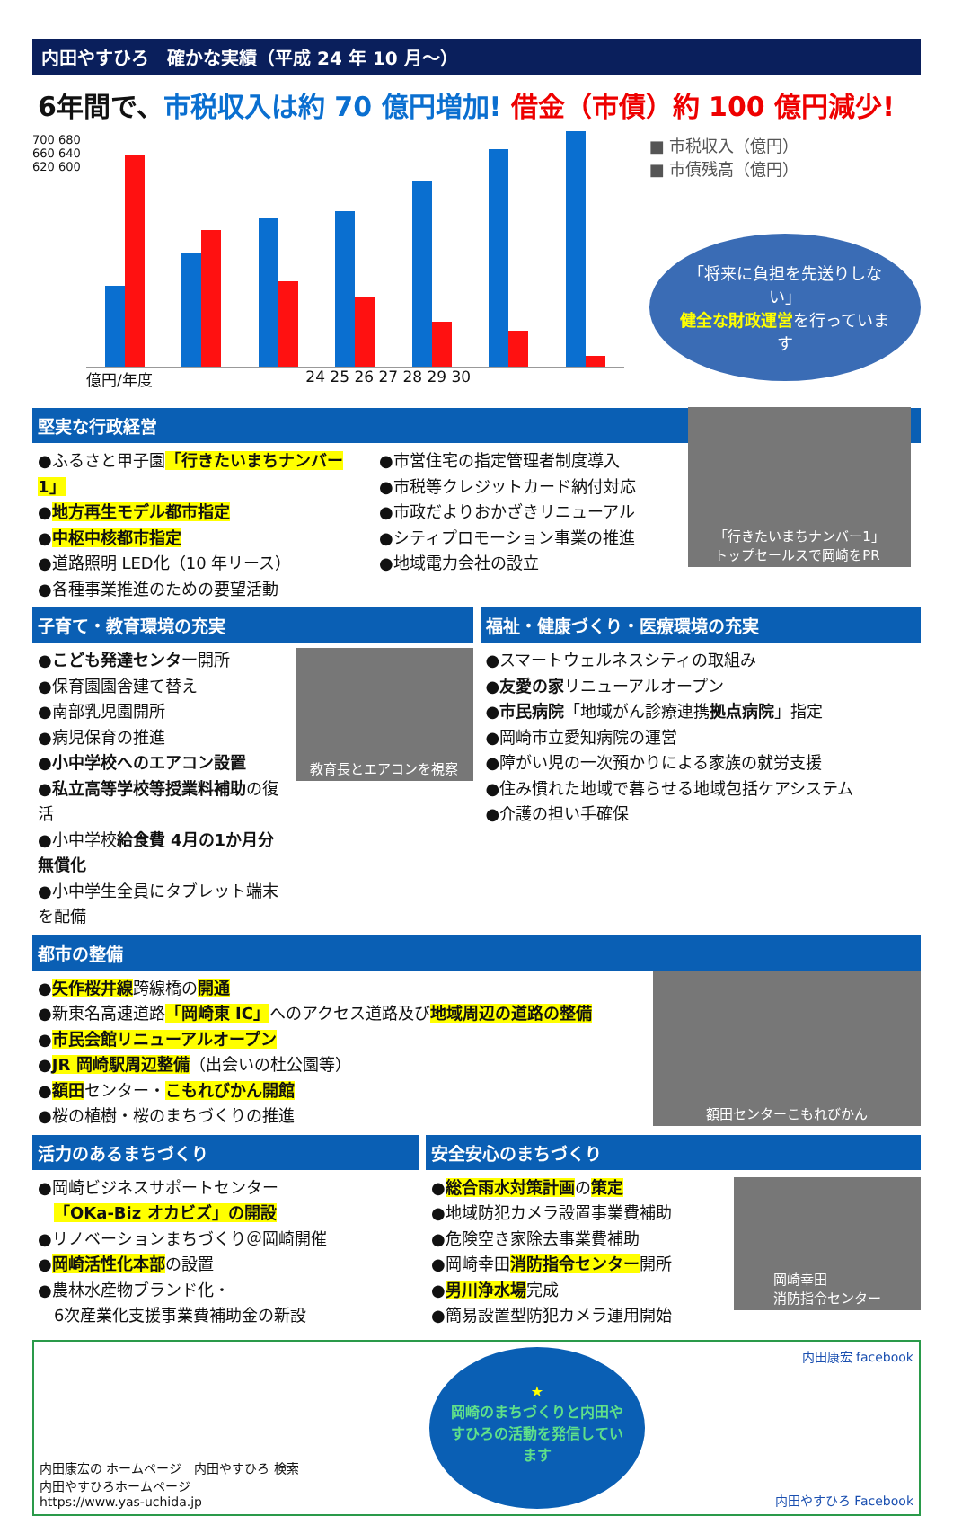内田やすひろ　確かな実績（平成 24 年 10 月～）
6年間で、市税収入は約 70 億円増加! 借金（市債）約 100 億円減少!
700 680 660 640 620 600
億円/年度 24 25 26 27 28 29 30
■ 市税収入（億円）
■ 市債残高（億円）
「将来に負担を先送りしない」
健全な財政運営を行っています
堅実な行政経営
●ふるさと甲子園「行きたいまちナンバー1」
●地方再生モデル都市指定
●中枢中核都市指定
●道路照明 LED化（10 年リース）
●各種事業推進のための要望活動
●市営住宅の指定管理者制度導入
●市税等クレジットカード納付対応
●市政だよりおかざきリニューアル
●シティプロモーション事業の推進
●地域電力会社の設立
「行きたいまちナンバー1」
トップセールスで岡崎をPR
子育て・教育環境の充実
●こども発達センター開所
●保育園園舎建て替え
●南部乳児園開所
●病児保育の推進
●小中学校へのエアコン設置
●私立高等学校等授業料補助の復活
●小中学校給食費 4月の1か月分無償化
●小中学生全員にタブレット端末を配備
教育長とエアコンを視察
福祉・健康づくり・医療環境の充実
●スマートウェルネスシティの取組み
●友愛の家リニューアルオープン
●市民病院「地域がん診療連携拠点病院」指定
●岡崎市立愛知病院の運営
●障がい児の一次預かりによる家族の就労支援
●住み慣れた地域で暮らせる地域包括ケアシステム
●介護の担い手確保
都市の整備
●矢作桜井線跨線橋の開通
●新東名高速道路「岡崎東 IC」へのアクセス道路及び地域周辺の道路の整備
●市民会館リニューアルオープン
●JR 岡崎駅周辺整備（出会いの杜公園等）
●額田センター・こもれびかん開館
●桜の植樹・桜のまちづくりの推進
額田センターこもれびかん
活力のあるまちづくり
●岡崎ビジネスサポートセンター
　「OKa-Biz オカビズ」の開設
●リノベーションまちづくり＠岡崎開催
●岡崎活性化本部の設置
●農林水産物ブランド化・
　6次産業化支援事業費補助金の新設
安全安心のまちづくり
●総合雨水対策計画の策定
●地域防犯カメラ設置事業費補助
●危険空き家除去事業費補助
●岡崎幸田消防指令センター開所
●男川浄水場完成
●簡易設置型防犯カメラ運用開始
岡崎幸田
消防指令センター
内田康宏の ホームページ　内田やすひろ 検索
内田やすひろホームページ
https://www.yas-uchida.jp
★
岡崎のまちづくりと内田やすひろの活動を発信しています
内田康宏 facebook
内田やすひろ Facebook